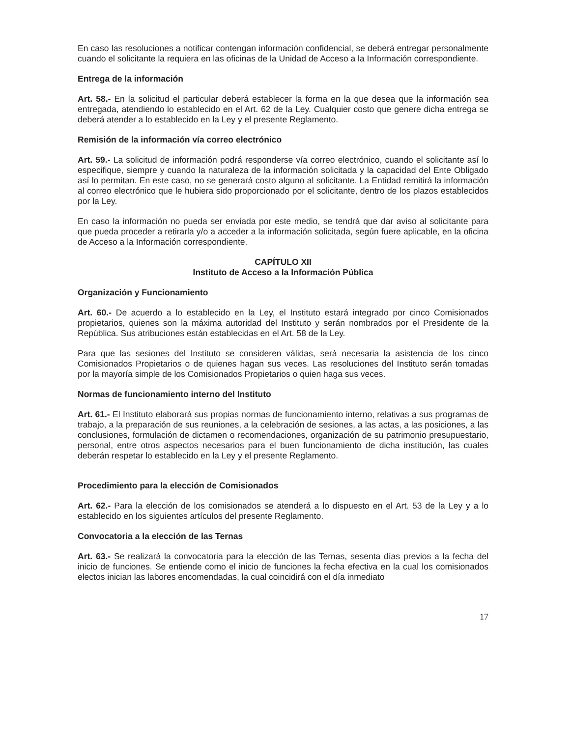En caso las resoluciones a notificar contengan información confidencial, se deberá entregar personalmente cuando el solicitante la requiera en las oficinas de la Unidad de Acceso a la Información correspondiente.
Entrega de la información
Art. 58.- En la solicitud el particular deberá establecer la forma en la que desea que la información sea entregada, atendiendo lo establecido en el Art. 62 de la Ley. Cualquier costo que genere dicha entrega se deberá atender a lo establecido en la Ley y el presente Reglamento.
Remisión de la información vía correo electrónico
Art. 59.- La solicitud de información podrá responderse vía correo electrónico, cuando el solicitante así lo especifique, siempre y cuando la naturaleza de la información solicitada y la capacidad del Ente Obligado así lo permitan. En este caso, no se generará costo alguno al solicitante. La Entidad remitirá la información al correo electrónico que le hubiera sido proporcionado por el solicitante, dentro de los plazos establecidos por la Ley.
En caso la información no pueda ser enviada por este medio, se tendrá que dar aviso al solicitante para que pueda proceder a retirarla y/o a acceder a la información solicitada, según fuere aplicable, en la oficina de Acceso a la Información correspondiente.
CAPÍTULO XII
Instituto de Acceso a la Información Pública
Organización y Funcionamiento
Art. 60.- De acuerdo a lo establecido en la Ley, el Instituto estará integrado por cinco Comisionados propietarios, quienes son la máxima autoridad del Instituto y serán nombrados por el Presidente de la República. Sus atribuciones están establecidas en el Art. 58 de la Ley.
Para que las sesiones del Instituto se consideren válidas, será necesaria la asistencia de los cinco Comisionados Propietarios o de quienes hagan sus veces. Las resoluciones del Instituto serán tomadas por la mayoría simple de los Comisionados Propietarios o quien haga sus veces.
Normas de funcionamiento interno del Instituto
Art. 61.- El Instituto elaborará sus propias normas de funcionamiento interno, relativas a sus programas de trabajo, a la preparación de sus reuniones, a la celebración de sesiones, a las actas, a las posiciones, a las conclusiones, formulación de dictamen o recomendaciones, organización de su patrimonio presupuestario, personal, entre otros aspectos necesarios para el buen funcionamiento de dicha institución, las cuales deberán respetar lo establecido en la Ley y el presente Reglamento.
Procedimiento para la elección de Comisionados
Art. 62.- Para la elección de los comisionados se atenderá a lo dispuesto en el Art. 53 de la Ley y a lo establecido en los siguientes artículos del presente Reglamento.
Convocatoria a la elección de las Ternas
Art. 63.- Se realizará la convocatoria para la elección de las Ternas, sesenta días previos a la fecha del inicio de funciones. Se entiende como el inicio de funciones la fecha efectiva en la cual los comisionados electos inician las labores encomendadas, la cual coincidirá con el día inmediato
17